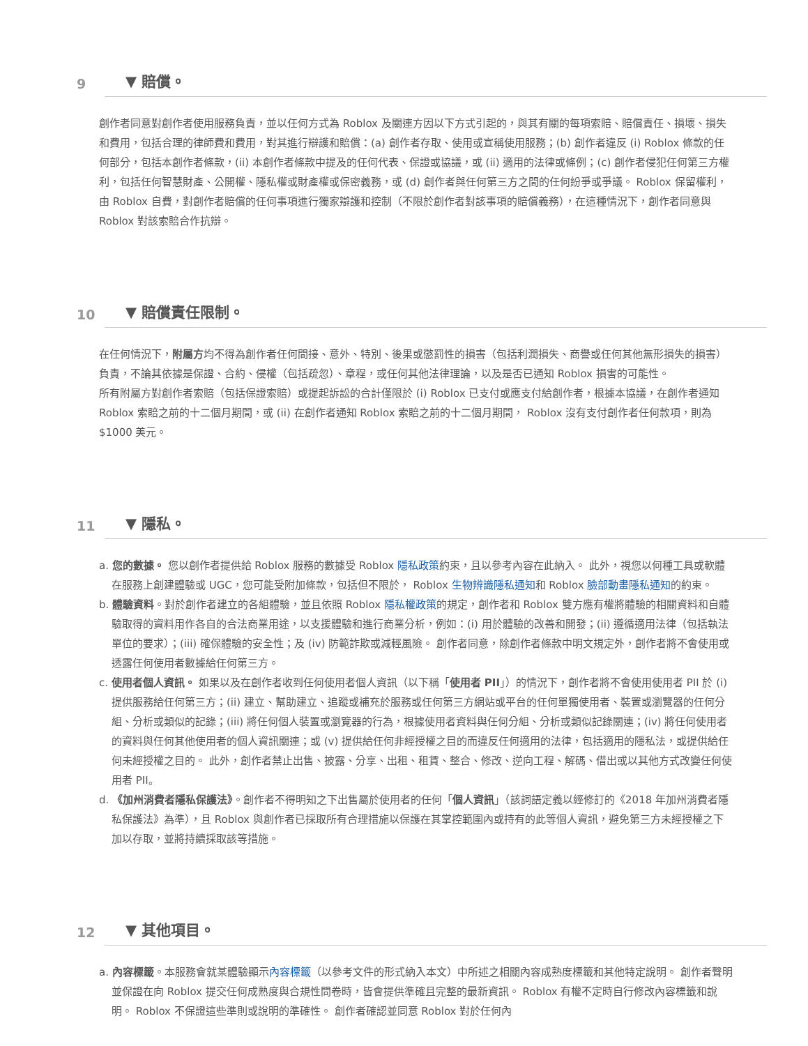9 ▼ 賠償。
創作者同意對創作者使用服務負責，並以任何方式為 Roblox 及關連方因以下方式引起的，與其有關的每項索賠、賠償責任、損壞、損失和費用，包括合理的律師費和費用，對其進行辯護和賠償：(a) 創作者存取、使用或宣稱使用服務；(b) 創作者違反 (i) Roblox 條款的任何部分，包括本創作者條款，(ii) 本創作者條款中提及的任何代表、保證或協議，或 (ii) 適用的法律或條例；(c) 創作者侵犯任何第三方權利，包括任何智慧財產、公開權、隱私權或財產權或保密義務，或 (d) 創作者與任何第三方之間的任何紛爭或爭議。 Roblox 保留權利，由 Roblox 自費，對創作者賠償的任何事項進行獨家辯護和控制（不限於創作者對該事項的賠償義務），在這種情況下，創作者同意與 Roblox 對該索賠合作抗辯。
10 ▼ 賠償責任限制。
在任何情況下，附屬方均不得為創作者任何間接、意外、特別、後果或懲罰性的損害（包括利潤損失、商譽或任何其他無形損失的損害）負責，不論其依據是保證、合約、侵權（包括疏忽）、章程，或任何其他法律理論，以及是否已通知 Roblox 損害的可能性。
所有附屬方對創作者索賠（包括保證索賠）或提起訴訟的合計僅限於 (i) Roblox 已支付或應支付給創作者，根據本協議，在創作者通知 Roblox 索賠之前的十二個月期間，或 (ii) 在創作者通知 Roblox 索賠之前的十二個月期間， Roblox 沒有支付創作者任何款項，則為 $1000 美元。
11 ▼ 隱私。
a. 您的數據。 您以創作者提供給 Roblox 服務的數據受 Roblox 隱私政策約束，且以參考內容在此納入。 此外，視您以何種工具或軟體在服務上創建體驗或 UGC，您可能受附加條款，包括但不限於， Roblox 生物辨識隱私通知和 Roblox 臉部動畫隱私通知的約束。
b. 體驗資料。對於創作者建立的各組體驗，並且依照 Roblox 隱私權政策的規定，創作者和 Roblox 雙方應有權將體驗的相關資料和自體驗取得的資料用作各自的合法商業用途，以支援體驗和進行商業分析，例如：(i) 用於體驗的改善和開發；(ii) 遵循適用法律（包括執法單位的要求）；(iii) 確保體驗的安全性；及 (iv) 防範詐欺或減輕風險。 創作者同意，除創作者條款中明文規定外，創作者將不會使用或透露任何使用者數據給任何第三方。
c. 使用者個人資訊。 如果以及在創作者收到任何使用者個人資訊（以下稱「使用者 PII」）的情況下，創作者將不會使用使用者 PII 於 (i) 提供服務給任何第三方；(ii) 建立、幫助建立、追蹤或補充於服務或任何第三方網站或平台的任何單獨使用者、裝置或瀏覽器的任何分組、分析或類似的記錄；(iii) 將任何個人裝置或瀏覽器的行為，根據使用者資料與任何分組、分析或類似記錄關連；(iv) 將任何使用者的資料與任何其他使用者的個人資訊關連；或 (v) 提供給任何非經授權之目的而違反任何適用的法律，包括適用的隱私法，或提供給任何未經授權之目的。 此外，創作者禁止出售、披露、分享、出租、租賃、整合、修改、逆向工程、解碼、借出或以其他方式改變任何使用者 PII。
d. 《加州消費者隱私保護法》。創作者不得明知之下出售屬於使用者的任何「個人資訊」（該詞語定義以經修訂的《2018 年加州消費者隱私保護法》為準），且 Roblox 與創作者已採取所有合理措施以保護在其掌控範圍內或持有的此等個人資訊，避免第三方未經授權之下加以存取，並將持續採取該等措施。
12 ▼ 其他項目。
a. 內容標籤。本服務會就某體驗顯示內容標籤（以參考文件的形式納入本文）中所述之相關內容成熟度標籤和其他特定說明。 創作者聲明並保證在向 Roblox 提交任何成熟度與合規性問卷時，皆會提供準確且完整的最新資訊。 Roblox 有權不定時自行修改內容標籤和說明。 Roblox 不保證這些準則或說明的準確性。 創作者確認並同意 Roblox 對於任何內